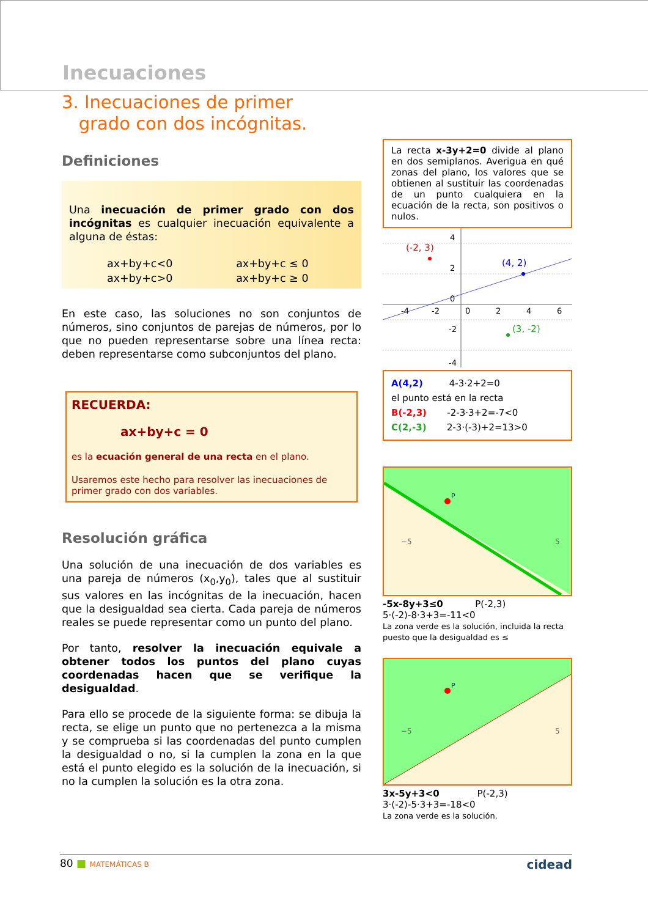Inecuaciones
3. Inecuaciones de primer
grado con dos incógnitas.
Definiciones
Una inecuación de primer grado con dos incógnitas es cualquier inecuación equivalente a alguna de éstas:
| ax+by+c<0 | ax+by+c ≤ 0 |
| ax+by+c>0 | ax+by+c ≥ 0 |
En este caso, las soluciones no son conjuntos de números, sino conjuntos de parejas de números, por lo que no pueden representarse sobre una línea recta: deben representarse como subconjuntos del plano.
RECUERDA:
ax+by+c = 0
es la ecuación general de una recta en el plano.
Usaremos este hecho para resolver las inecuaciones de primer grado con dos variables.
Resolución gráfica
Una solución de una inecuación de dos variables es una pareja de números (x<sub>0</sub>,y<sub>0</sub>), tales que al sustituir sus valores en las incógnitas de la inecuación, hacen que la desigualdad sea cierta. Cada pareja de números reales se puede representar como un punto del plano.
Por tanto, resolver la inecuación equivale a obtener todos los puntos del plano cuyas coordenadas hacen que se verifique la desigualdad.
Para ello se procede de la siguiente forma: se dibuja la recta, se elige un punto que no pertenezca a la misma y se comprueba si las coordenadas del punto cumplen la desigualdad o no, si la cumplen la zona en la que está el punto elegido es la solución de la inecuación, si no la cumplen la solución es la otra zona.
La recta x-3y+2=0 divide al plano en dos semiplanos. Averigua en qué zonas del plano, los valores que se obtienen al sustituir las coordenadas de un punto cualquiera en la ecuación de la recta, son positivos o nulos.
(-2, 3)
(4, 2)
(3, -2)
4
2
0
-4
-2
0
2
4
6
-2
-4
A(4,2) 4-3·2+2=0
el punto está en la recta
B(-2,3) -2-3·3+2=-7<0
C(2,-3) 2-3·(-3)+2=13>0
P
−5
5
-5x-8y+3≤0 P(-2,3)
5·(-2)-8·3+3=-11<0
La zona verde es la solución, incluida la recta puesto que la desigualdad es ≤
P
−5
5
3x-5y+3<0 P(-2,3)
3·(-2)-5·3+3=-18<0
La zona verde es la solución.
80 ■ MATEMÁTICAS B cidead